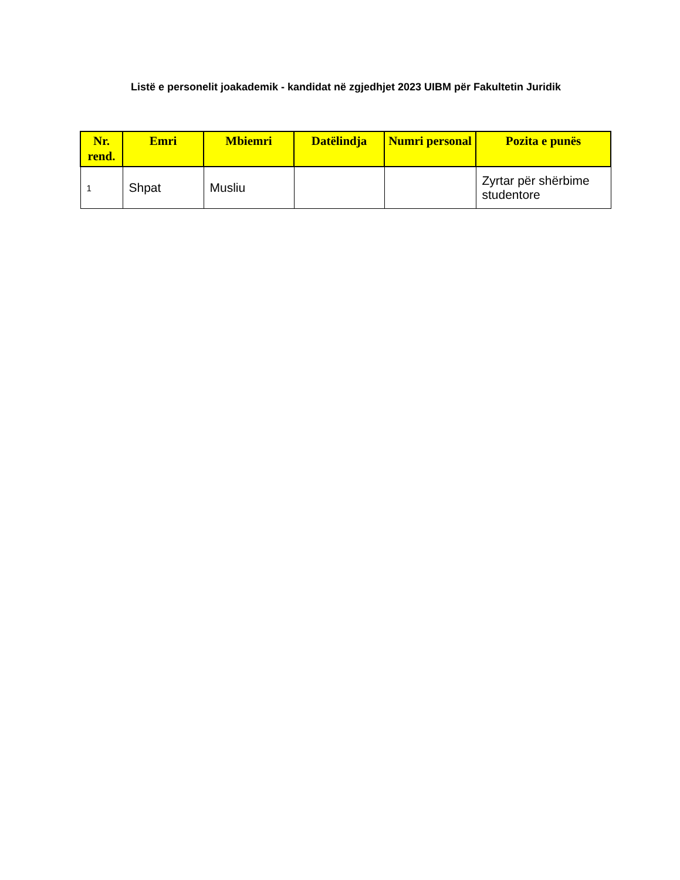Listë e personelit joakademik - kandidat në zgjedhjet 2023 UIBM për Fakultetin Juridik
| Nr. rend. | Emri | Mbiemri | Datëlindja | Numri personal | Pozita e punës |
| --- | --- | --- | --- | --- | --- |
| 1 | Shpat | Musliu | | | Zyrtar për shërbime studentore |